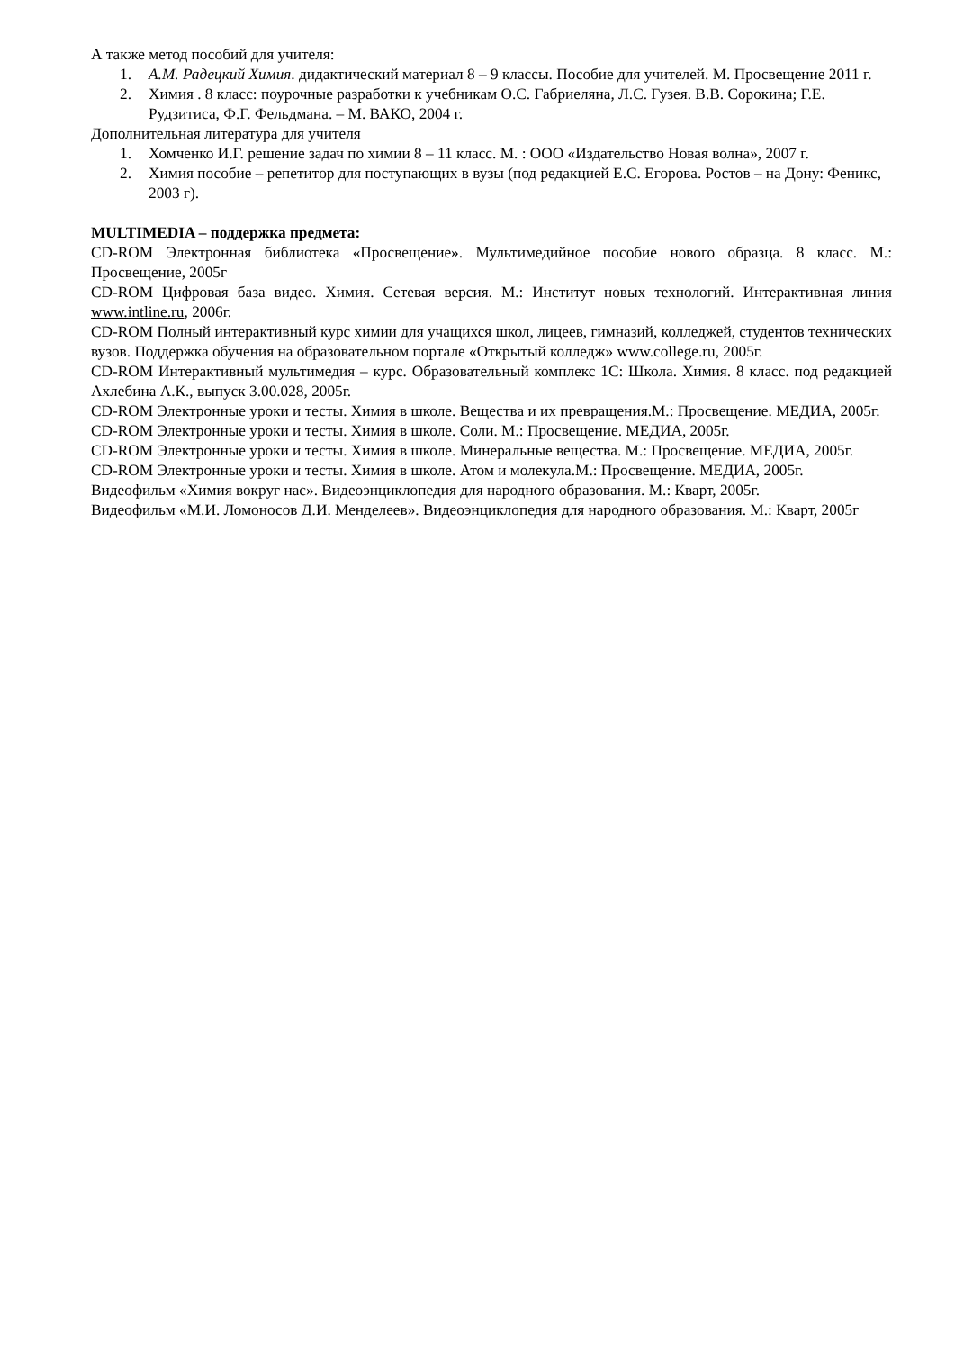А также метод пособий для учителя:
1. А.М. Радецкий Химия. дидактический материал 8 – 9 классы. Пособие для учителей. М. Просвещение 2011 г.
2. Химия . 8 класс: поурочные разработки к учебникам О.С. Габриеляна, Л.С. Гузея. В.В. Сорокина; Г.Е. Рудзитиса, Ф.Г. Фельдмана. – М. ВАКО, 2004 г.
Дополнительная литература для учителя
1. Хомченко И.Г. решение задач по химии 8 – 11 класс. М. : ООО «Издательство Новая волна», 2007 г.
2. Химия пособие – репетитор для поступающих в вузы (под редакцией Е.С. Егорова. Ростов – на Дону: Феникс, 2003 г).
MULTIMEDIA – поддержка предмета:
CD-ROM Электронная библиотека «Просвещение». Мультимедийное пособие нового образца. 8 класс. М.: Просвещение, 2005г
CD-ROM Цифровая база видео. Химия. Сетевая версия. М.: Институт новых технологий. Интерактивная линия www.intline.ru, 2006г.
CD-ROM Полный интерактивный курс химии для учащихся школ, лицеев, гимназий, колледжей, студентов технических вузов. Поддержка обучения на образовательном портале «Открытый колледж» www.college.ru, 2005г.
CD-ROM Интерактивный мультимедия – курс. Образовательный комплекс 1С: Школа. Химия. 8 класс. под редакцией Ахлебина А.К., выпуск 3.00.028, 2005г.
CD-ROM Электронные уроки и тесты. Химия в школе. Вещества и их превращения.М.: Просвещение. МЕДИА, 2005г.
CD-ROM Электронные уроки и тесты. Химия в школе. Соли. М.: Просвещение. МЕДИА, 2005г.
CD-ROM Электронные уроки и тесты. Химия в школе. Минеральные вещества. М.: Просвещение. МЕДИА, 2005г.
CD-ROM Электронные уроки и тесты. Химия в школе. Атом и молекула.М.: Просвещение. МЕДИА, 2005г.
Видеофильм «Химия вокруг нас». Видеоэнциклопедия для народного образования. М.: Кварт, 2005г.
Видеофильм «М.И. Ломоносов Д.И. Менделеев». Видеоэнциклопедия для народного образования. М.: Кварт, 2005г